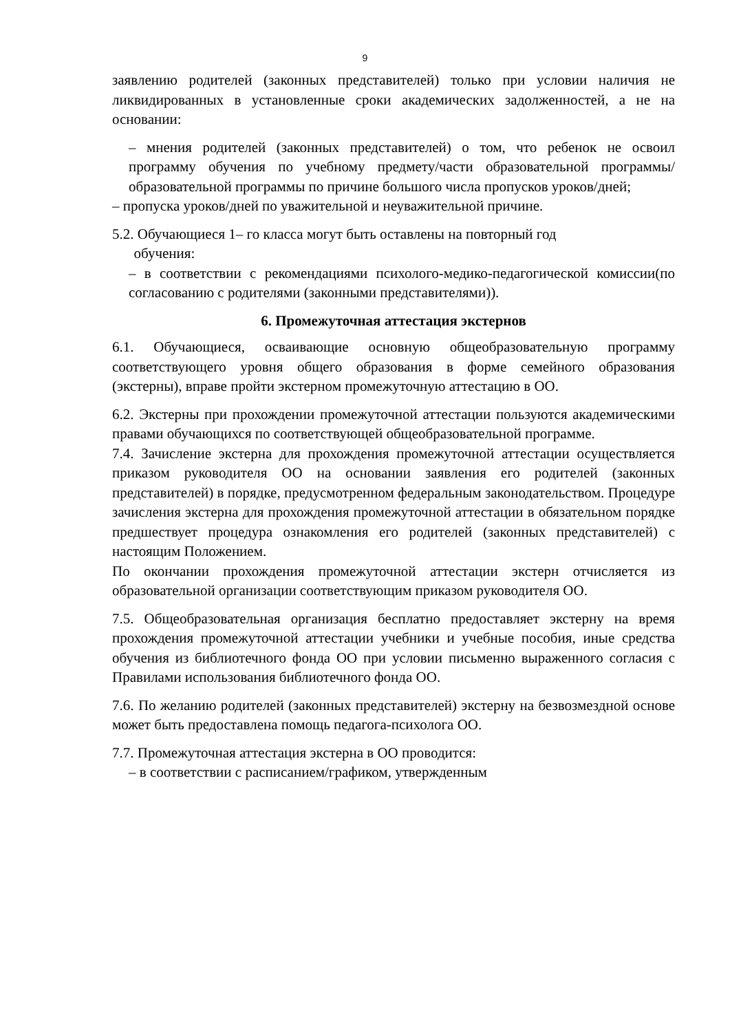9
заявлению родителей (законных представителей) только при условии наличия не ликвидированных в установленные сроки академических задолженностей, а не на основании:
– мнения родителей (законных представителей) о том, что ребенок не освоил программу обучения по учебному предмету/части образовательной программы/образовательной программы по причине большого числа пропусков уроков/дней;
– пропуска уроков/дней по уважительной и неуважительной причине.
5.2. Обучающиеся 1– го класса могут быть оставлены на повторный год
обучения:
– в соответствии с рекомендациями психолого-медико-педагогической комиссии(по согласованию с родителями (законными представителями)).
6. Промежуточная аттестация экстернов
6.1. Обучающиеся, осваивающие основную общеобразовательную программу соответствующего уровня общего образования в форме семейного образования (экстерны), вправе пройти экстерном промежуточную аттестацию в ОО.
6.2. Экстерны при прохождении промежуточной аттестации пользуются академическими правами обучающихся по соответствующей общеобразовательной программе.
7.4. Зачисление экстерна для прохождения промежуточной аттестации осуществляется приказом руководителя ОО на основании заявления его родителей (законных представителей) в порядке, предусмотренном федеральным законодательством. Процедуре зачисления экстерна для прохождения промежуточной аттестации в обязательном порядке предшествует процедура ознакомления его родителей (законных представителей) с настоящим Положением.
По окончании прохождения промежуточной аттестации экстерн отчисляется из образовательной организации соответствующим приказом руководителя ОО.
7.5. Общеобразовательная организация бесплатно предоставляет экстерну на время прохождения промежуточной аттестации учебники и учебные пособия, иные средства обучения из библиотечного фонда ОО при условии письменно выраженного согласия с Правилами использования библиотечного фонда ОО.
7.6. По желанию родителей (законных представителей) экстерну на безвозмездной основе может быть предоставлена помощь педагога-психолога ОО.
7.7. Промежуточная аттестация экстерна в ОО проводится:
– в соответствии с расписанием/графиком, утвержденным